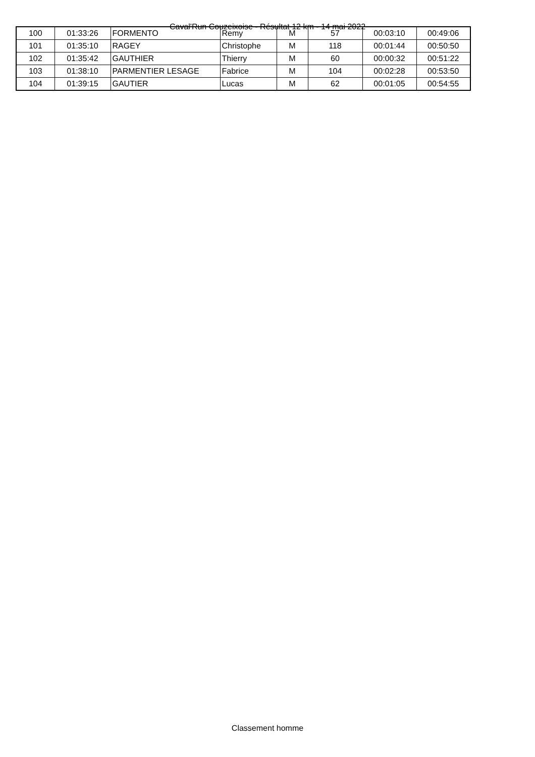Caval'Run Couzeixoise - Résultat 12 km - 14 mai 2022
| 100 | 01:33:26 | FORMENTO | Remy | M | 57 | 00:03:10 | 00:49:06 |
| 101 | 01:35:10 | RAGEY | Christophe | M | 118 | 00:01:44 | 00:50:50 |
| 102 | 01:35:42 | GAUTHIER | Thierry | M | 60 | 00:00:32 | 00:51:22 |
| 103 | 01:38:10 | PARMENTIER LESAGE | Fabrice | M | 104 | 00:02:28 | 00:53:50 |
| 104 | 01:39:15 | GAUTIER | Lucas | M | 62 | 00:01:05 | 00:54:55 |
Classement homme